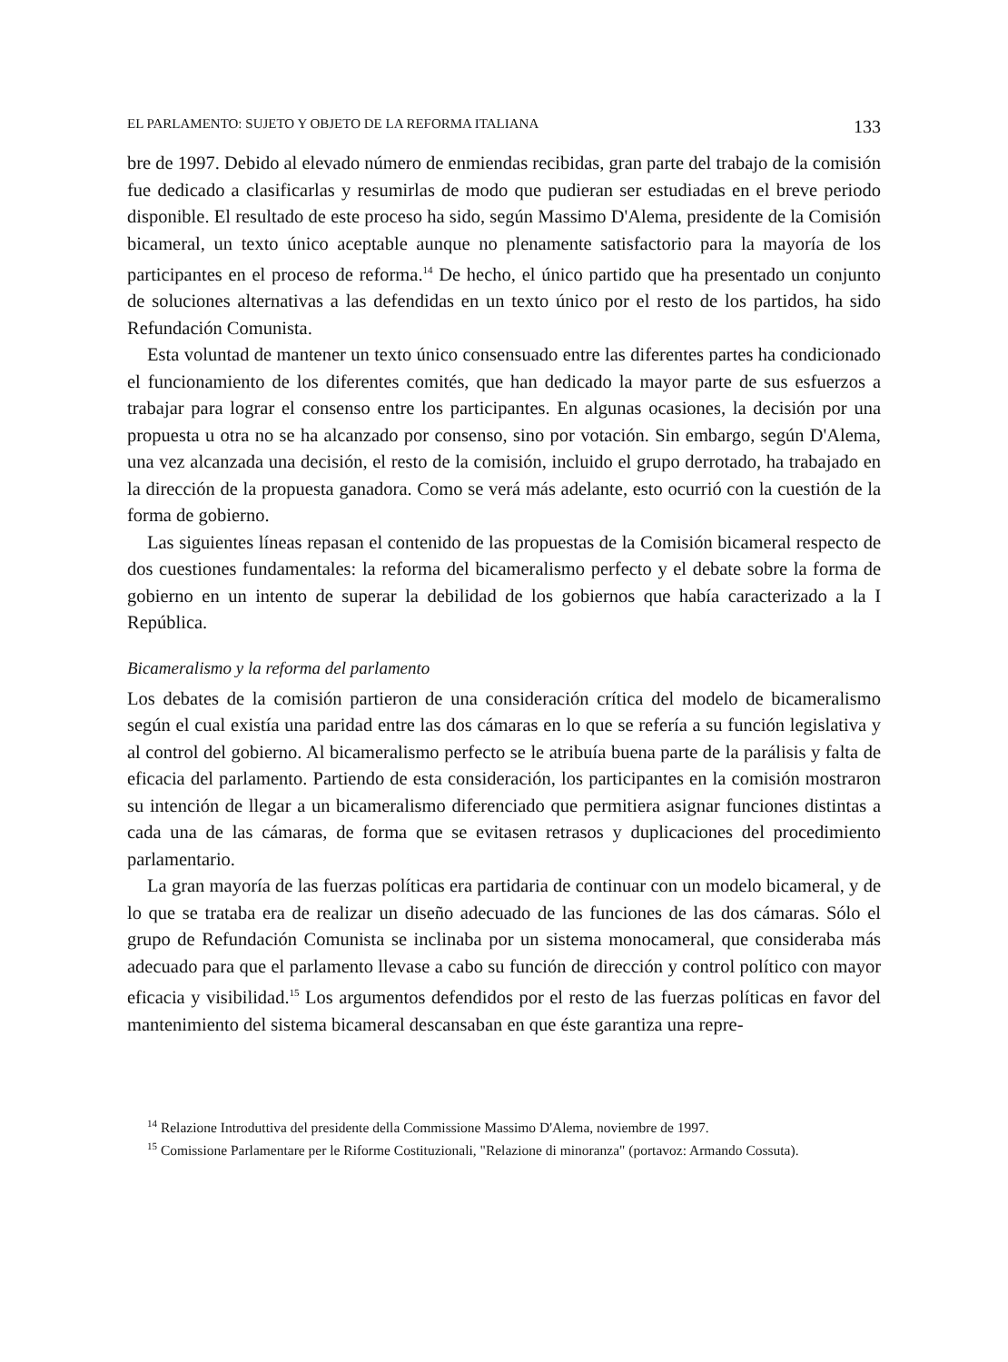EL PARLAMENTO: SUJETO Y OBJETO DE LA REFORMA ITALIANA 133
bre de 1997. Debido al elevado número de enmiendas recibidas, gran parte del trabajo de la comisión fue dedicado a clasificarlas y resumirlas de modo que pudieran ser estudiadas en el breve periodo disponible. El resultado de este proceso ha sido, según Massimo D'Alema, presidente de la Comisión bicameral, un texto único aceptable aunque no plenamente satisfactorio para la mayoría de los participantes en el proceso de reforma.<sup>14</sup> De hecho, el único partido que ha presentado un conjunto de soluciones alternativas a las defendidas en un texto único por el resto de los partidos, ha sido Refundación Comunista.
Esta voluntad de mantener un texto único consensuado entre las diferentes partes ha condicionado el funcionamiento de los diferentes comités, que han dedicado la mayor parte de sus esfuerzos a trabajar para lograr el consenso entre los participantes. En algunas ocasiones, la decisión por una propuesta u otra no se ha alcanzado por consenso, sino por votación. Sin embargo, según D'Alema, una vez alcanzada una decisión, el resto de la comisión, incluido el grupo derrotado, ha trabajado en la dirección de la propuesta ganadora. Como se verá más adelante, esto ocurrió con la cuestión de la forma de gobierno.
Las siguientes líneas repasan el contenido de las propuestas de la Comisión bicameral respecto de dos cuestiones fundamentales: la reforma del bicameralismo perfecto y el debate sobre la forma de gobierno en un intento de superar la debilidad de los gobiernos que había caracterizado a la I República.
Bicameralismo y la reforma del parlamento
Los debates de la comisión partieron de una consideración crítica del modelo de bicameralismo según el cual existía una paridad entre las dos cámaras en lo que se refería a su función legislativa y al control del gobierno. Al bicameralismo perfecto se le atribuía buena parte de la parálisis y falta de eficacia del parlamento. Partiendo de esta consideración, los participantes en la comisión mostraron su intención de llegar a un bicameralismo diferenciado que permitiera asignar funciones distintas a cada una de las cámaras, de forma que se evitasen retrasos y duplicaciones del procedimiento parlamentario.
La gran mayoría de las fuerzas políticas era partidaria de continuar con un modelo bicameral, y de lo que se trataba era de realizar un diseño adecuado de las funciones de las dos cámaras. Sólo el grupo de Refundación Comunista se inclinaba por un sistema monocameral, que consideraba más adecuado para que el parlamento llevase a cabo su función de dirección y control político con mayor eficacia y visibilidad.<sup>15</sup> Los argumentos defendidos por el resto de las fuerzas políticas en favor del mantenimiento del sistema bicameral descansaban en que éste garantiza una repre-
<sup>14</sup> Relazione Introduttiva del presidente della Commissione Massimo D'Alema, noviembre de 1997.
<sup>15</sup> Comissione Parlamentare per le Riforme Costituzionali, "Relazione di minoranza" (portavoz: Armando Cossuta).